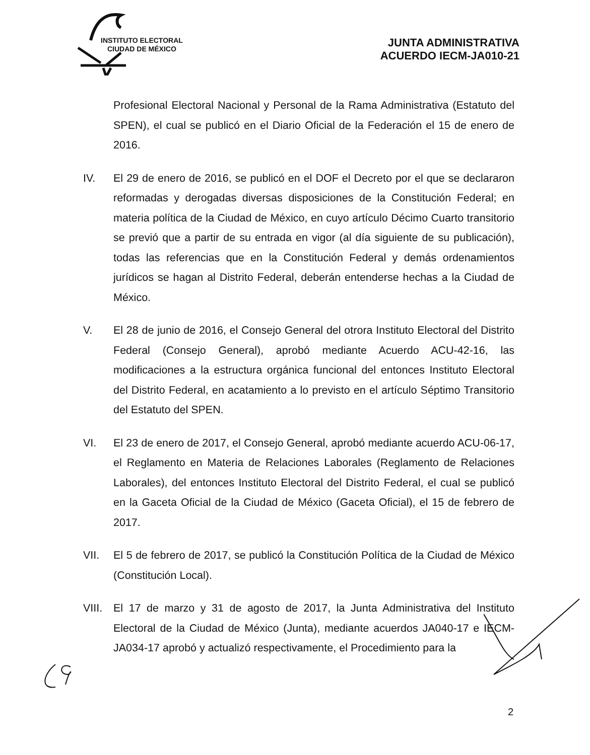INSTITUTO ELECTORAL
CIUDAD DE MÉXICO
JUNTA ADMINISTRATIVA
ACUERDO IECM-JA010-21
Profesional Electoral Nacional y Personal de la Rama Administrativa (Estatuto del SPEN), el cual se publicó en el Diario Oficial de la Federación el 15 de enero de 2016.
IV. El 29 de enero de 2016, se publicó en el DOF el Decreto por el que se declararon reformadas y derogadas diversas disposiciones de la Constitución Federal; en materia política de la Ciudad de México, en cuyo artículo Décimo Cuarto transitorio se previó que a partir de su entrada en vigor (al día siguiente de su publicación), todas las referencias que en la Constitución Federal y demás ordenamientos jurídicos se hagan al Distrito Federal, deberán entenderse hechas a la Ciudad de México.
V. El 28 de junio de 2016, el Consejo General del otrora Instituto Electoral del Distrito Federal (Consejo General), aprobó mediante Acuerdo ACU-42-16, las modificaciones a la estructura orgánica funcional del entonces Instituto Electoral del Distrito Federal, en acatamiento a lo previsto en el artículo Séptimo Transitorio del Estatuto del SPEN.
VI. El 23 de enero de 2017, el Consejo General, aprobó mediante acuerdo ACU-06-17, el Reglamento en Materia de Relaciones Laborales (Reglamento de Relaciones Laborales), del entonces Instituto Electoral del Distrito Federal, el cual se publicó en la Gaceta Oficial de la Ciudad de México (Gaceta Oficial), el 15 de febrero de 2017.
VII. El 5 de febrero de 2017, se publicó la Constitución Política de la Ciudad de México (Constitución Local).
VIII. El 17 de marzo y 31 de agosto de 2017, la Junta Administrativa del Instituto Electoral de la Ciudad de México (Junta), mediante acuerdos JA040-17 e IECM-JA034-17 aprobó y actualizó respectivamente, el Procedimiento para la
2